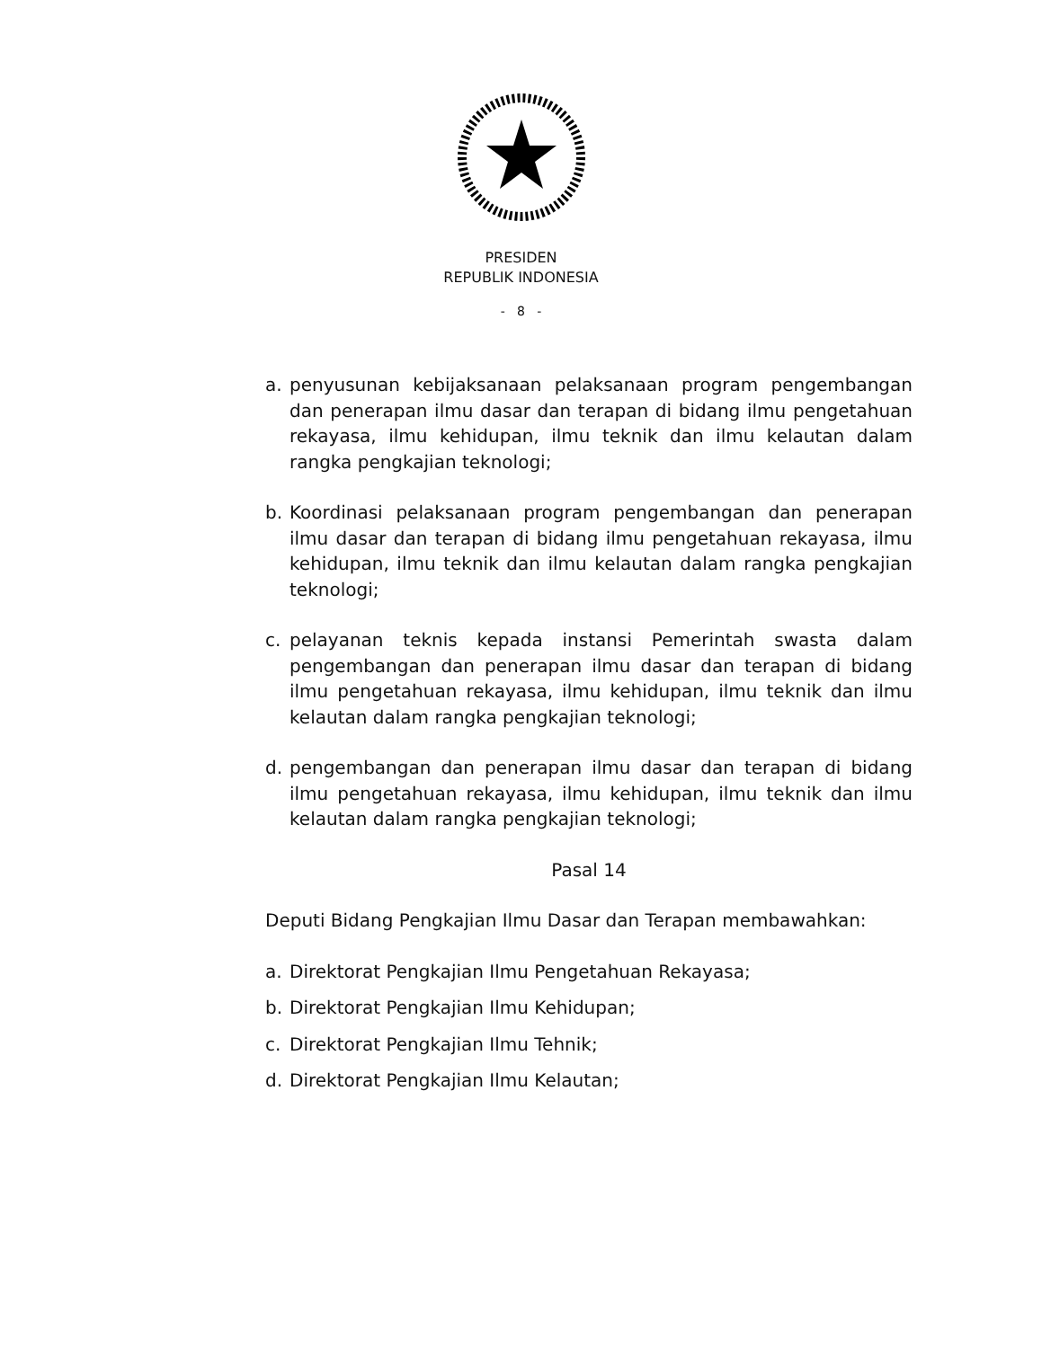PRESIDEN
REPUBLIK INDONESIA
- 8 -
a. penyusunan kebijaksanaan pelaksanaan program pengembangan dan penerapan ilmu dasar dan terapan di bidang ilmu pengetahuan rekayasa, ilmu kehidupan, ilmu teknik dan ilmu kelautan dalam rangka pengkajian teknologi;
b. Koordinasi pelaksanaan program pengembangan dan penerapan ilmu dasar dan terapan di bidang ilmu pengetahuan rekayasa, ilmu kehidupan, ilmu teknik dan ilmu kelautan dalam rangka pengkajian teknologi;
c. pelayanan teknis kepada instansi Pemerintah swasta dalam pengembangan dan penerapan ilmu dasar dan terapan di bidang ilmu pengetahuan rekayasa, ilmu kehidupan, ilmu teknik dan ilmu kelautan dalam rangka pengkajian teknologi;
d. pengembangan dan penerapan ilmu dasar dan terapan di bidang ilmu pengetahuan rekayasa, ilmu kehidupan, ilmu teknik dan ilmu kelautan dalam rangka pengkajian teknologi;
Pasal 14
Deputi Bidang Pengkajian Ilmu Dasar dan Terapan membawahkan:
a. Direktorat Pengkajian Ilmu Pengetahuan Rekayasa;
b. Direktorat Pengkajian Ilmu Kehidupan;
c. Direktorat Pengkajian Ilmu Tehnik;
d. Direktorat Pengkajian Ilmu Kelautan;